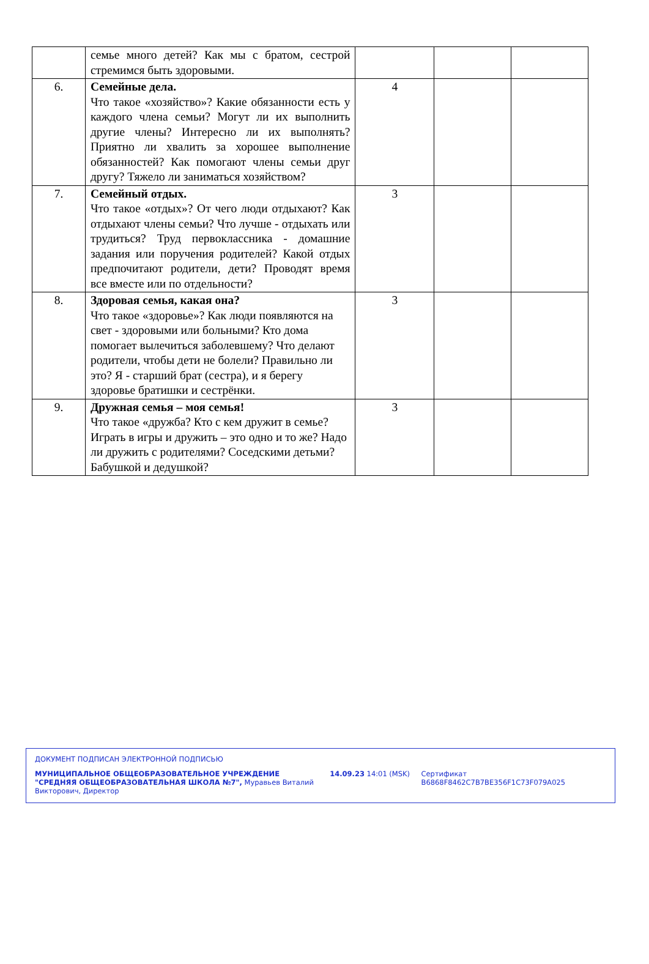| | семье много детей? Как мы с братом, сестрой стремимся быть здоровыми. | | | |
| 6. | Семейные дела. Что такое «хозяйство»? Какие обязанности есть у каждого члена семьи? Могут ли их выполнить другие члены? Интересно ли их выполнять? Приятно ли хвалить за хорошее выполнение обязанностей? Как помогают члены семьи друг другу? Тяжело ли заниматься хозяйством? | 4 | | |
| 7. | Семейный отдых. Что такое «отдых»? От чего люди отдыхают? Как отдыхают члены семьи? Что лучше - отдыхать или трудиться? Труд первоклассника - домашние задания или поручения родителей? Какой отдых предпочитают родители, дети? Проводят время все вместе или по отдельности? | 3 | | |
| 8. | Здоровая семья, какая она? Что такое «здоровье»? Как люди появляются на свет - здоровыми или больными? Кто дома помогает вылечиться заболевшему? Что делают родители, чтобы дети не болели? Правильно ли это? Я - старший брат (сестра), и я берегу здоровье братишки и сестрёнки. | 3 | | |
| 9. | Дружная семья – моя семья! Что такое «дружба? Кто с кем дружит в семье? Играть в игры и дружить – это одно и то же? Надо ли дружить с родителями? Соседскими детьми? Бабушкой и дедушкой? | 3 | | |
ДОКУМЕНТ ПОДПИСАН ЭЛЕКТРОННОЙ ПОДПИСЬЮ
МУНИЦИПАЛЬНОЕ ОБЩЕОБРАЗОВАТЕЛЬНОЕ УЧРЕЖДЕНИЕ "СРЕДНЯЯ ОБЩЕОБРАЗОВАТЕЛЬНАЯ ШКОЛА №7", Муравьев Виталий Викторович, Директор
14.09.23 14:01 (MSK) Сертификат B6868F8462C7B7BE356F1C73F079A025